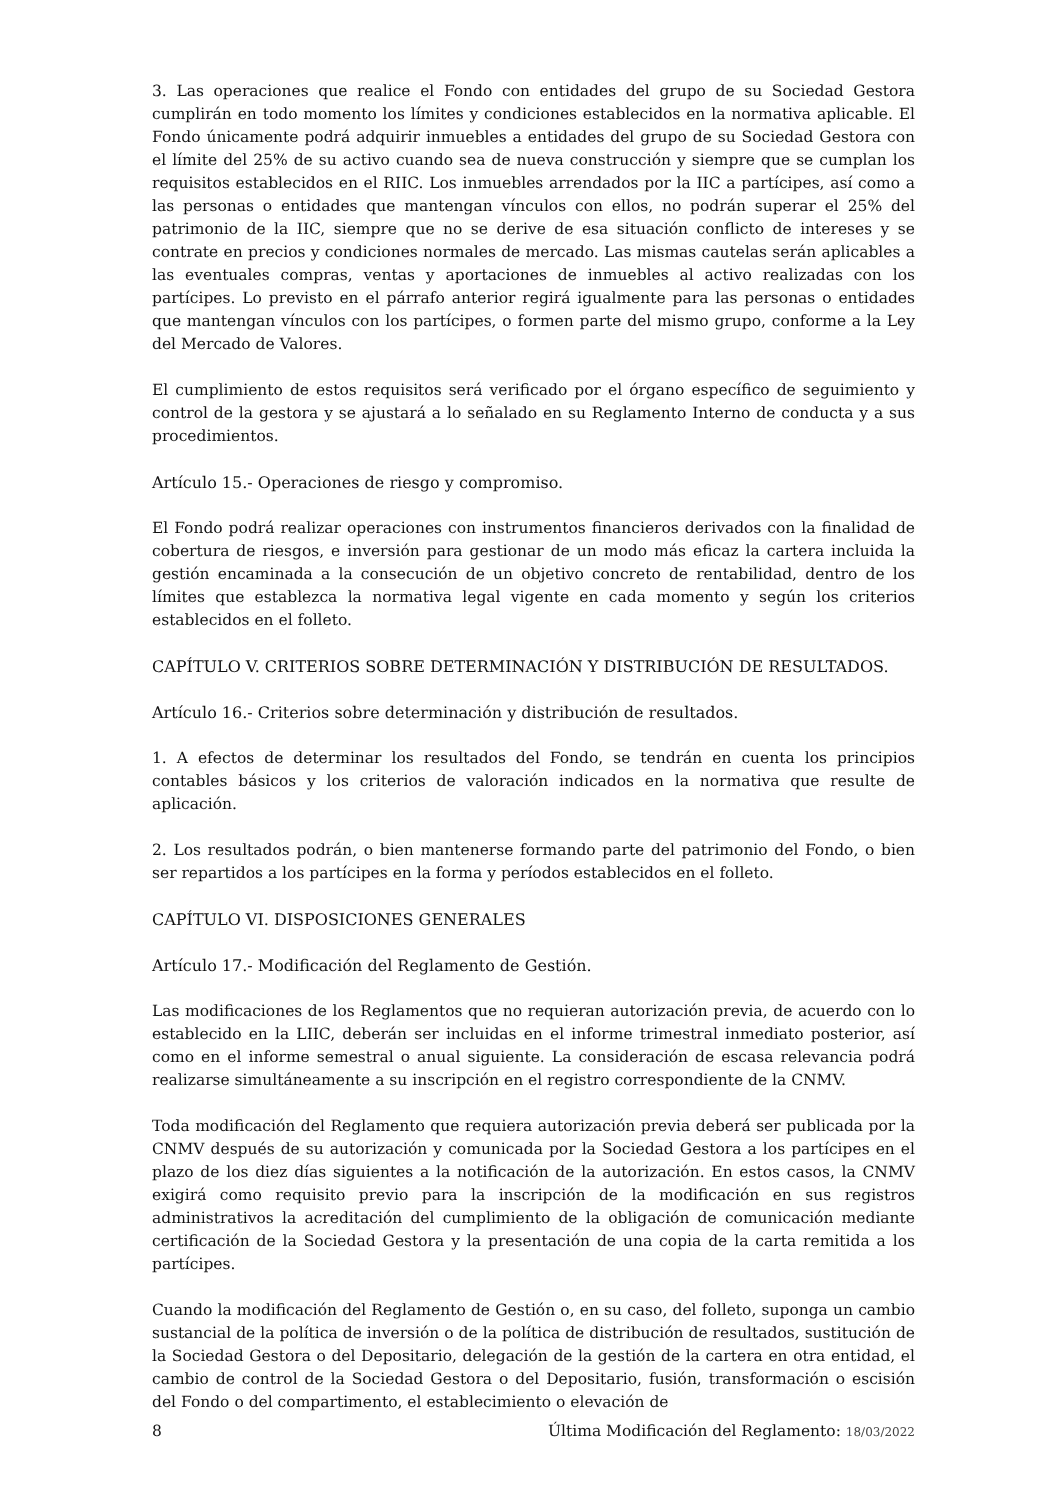3. Las operaciones que realice el Fondo con entidades del grupo de su Sociedad Gestora cumplirán en todo momento los límites y condiciones establecidos en la normativa aplicable. El Fondo únicamente podrá adquirir inmuebles a entidades del grupo de su Sociedad Gestora con el límite del 25% de su activo cuando sea de nueva construcción y siempre que se cumplan los requisitos establecidos en el RIIC. Los inmuebles arrendados por la IIC a partícipes, así como a las personas o entidades que mantengan vínculos con ellos, no podrán superar el 25% del patrimonio de la IIC, siempre que no se derive de esa situación conflicto de intereses y se contrate en precios y condiciones normales de mercado. Las mismas cautelas serán aplicables a las eventuales compras, ventas y aportaciones de inmuebles al activo realizadas con los partícipes. Lo previsto en el párrafo anterior regirá igualmente para las personas o entidades que mantengan vínculos con los partícipes, o formen parte del mismo grupo, conforme a la Ley del Mercado de Valores.
El cumplimiento de estos requisitos será verificado por el órgano específico de seguimiento y control de la gestora y se ajustará a lo señalado en su Reglamento Interno de conducta y a sus procedimientos.
Artículo 15.- Operaciones de riesgo y compromiso.
El Fondo podrá realizar operaciones con instrumentos financieros derivados con la finalidad de cobertura de riesgos, e inversión para gestionar de un modo más eficaz la cartera incluida la gestión encaminada a la consecución de un objetivo concreto de rentabilidad, dentro de los límites que establezca la normativa legal vigente en cada momento y según los criterios establecidos en el folleto.
CAPÍTULO V. CRITERIOS SOBRE DETERMINACIÓN Y DISTRIBUCIÓN DE RESULTADOS.
Artículo 16.- Criterios sobre determinación y distribución de resultados.
1. A efectos de determinar los resultados del Fondo, se tendrán en cuenta los principios contables básicos y los criterios de valoración indicados en la normativa que resulte de aplicación.
2. Los resultados podrán, o bien mantenerse formando parte del patrimonio del Fondo, o bien ser repartidos a los partícipes en la forma y períodos establecidos en el folleto.
CAPÍTULO VI. DISPOSICIONES GENERALES
Artículo 17.- Modificación del Reglamento de Gestión.
Las modificaciones de los Reglamentos que no requieran autorización previa, de acuerdo con lo establecido en la LIIC, deberán ser incluidas en el informe trimestral inmediato posterior, así como en el informe semestral o anual siguiente. La consideración de escasa relevancia podrá realizarse simultáneamente a su inscripción en el registro correspondiente de la CNMV.
Toda modificación del Reglamento que requiera autorización previa deberá ser publicada por la CNMV después de su autorización y comunicada por la Sociedad Gestora a los partícipes en el plazo de los diez días siguientes a la notificación de la autorización. En estos casos, la CNMV exigirá como requisito previo para la inscripción de la modificación en sus registros administrativos la acreditación del cumplimiento de la obligación de comunicación mediante certificación de la Sociedad Gestora y la presentación de una copia de la carta remitida a los partícipes.
Cuando la modificación del Reglamento de Gestión o, en su caso, del folleto, suponga un cambio sustancial de la política de inversión o de la política de distribución de resultados, sustitución de la Sociedad Gestora o del Depositario, delegación de la gestión de la cartera en otra entidad, el cambio de control de la Sociedad Gestora o del Depositario, fusión, transformación o escisión del Fondo o del compartimento, el establecimiento o elevación de
8 Última Modificación del Reglamento: 18/03/2022